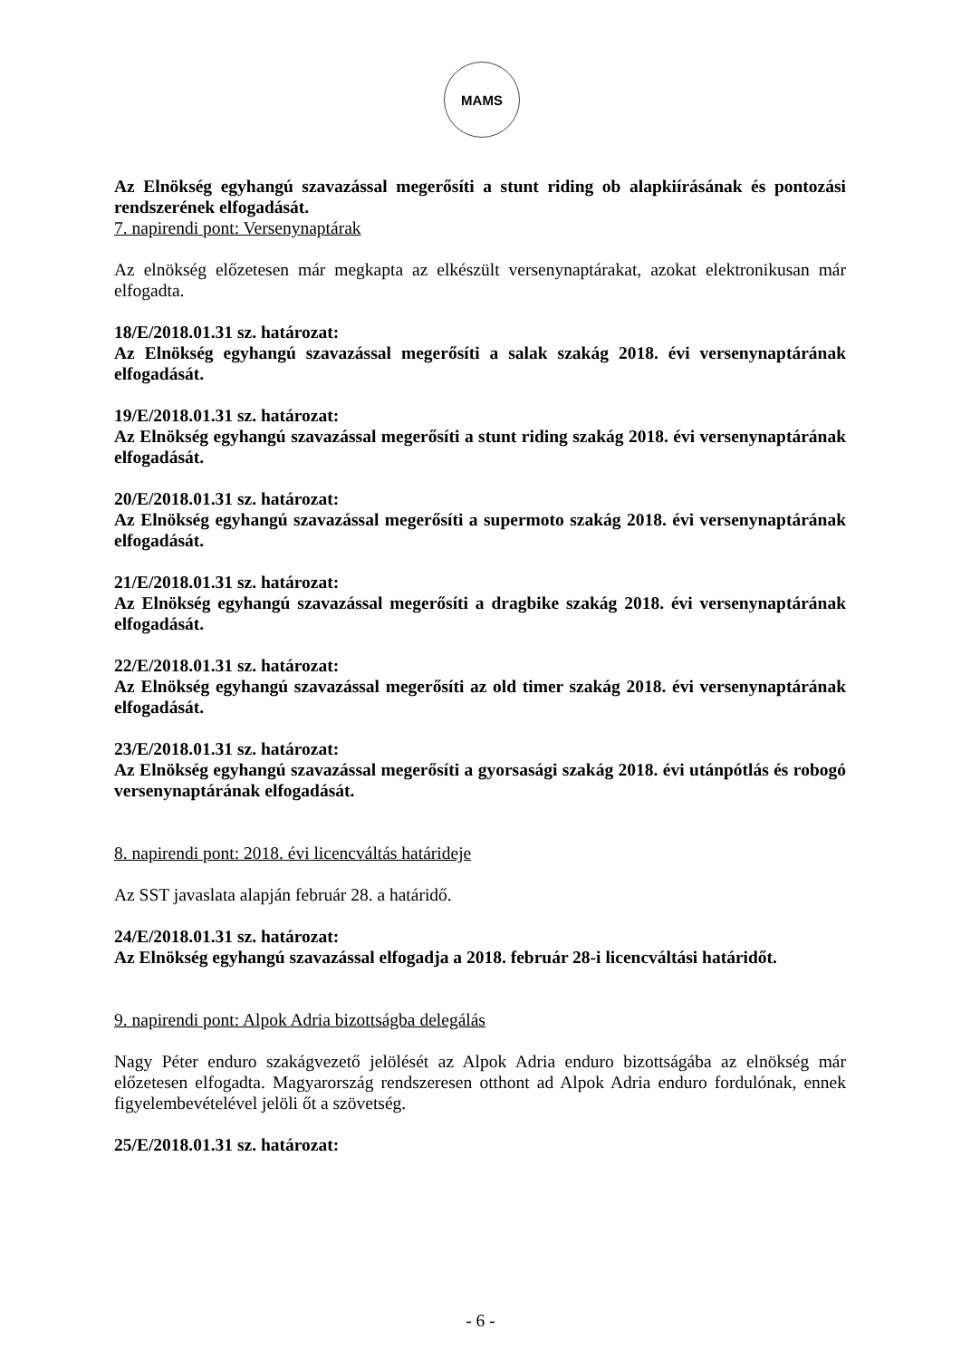MAMS
Az Elnökség egyhangú szavazással megerősíti a stunt riding ob alapkiírásának és pontozási rendszerének elfogadását.
7. napirendi pont: Versenynaptárak
Az elnökség előzetesen már megkapta az elkészült versenynaptárakat, azokat elektronikusan már elfogadta.
18/E/2018.01.31 sz. határozat:
Az Elnökség egyhangú szavazással megerősíti a salak szakág 2018. évi versenynaptárának elfogadását.
19/E/2018.01.31 sz. határozat:
Az Elnökség egyhangú szavazással megerősíti a stunt riding szakág 2018. évi versenynaptárának elfogadását.
20/E/2018.01.31 sz. határozat:
Az Elnökség egyhangú szavazással megerősíti a supermoto szakág 2018. évi versenynaptárának elfogadását.
21/E/2018.01.31 sz. határozat:
Az Elnökség egyhangú szavazással megerősíti a dragbike szakág 2018. évi versenynaptárának elfogadását.
22/E/2018.01.31 sz. határozat:
Az Elnökség egyhangú szavazással megerősíti az old timer szakág 2018. évi versenynaptárának elfogadását.
23/E/2018.01.31 sz. határozat:
Az Elnökség egyhangú szavazással megerősíti a gyorsasági szakág 2018. évi utánpótlás és robogó versenynaptárának elfogadását.
8. napirendi pont: 2018. évi licencváltás határideje
Az SST javaslata alapján február 28. a határidő.
24/E/2018.01.31 sz. határozat:
Az Elnökség egyhangú szavazással elfogadja a 2018. február 28-i licencváltási határidőt.
9. napirendi pont: Alpok Adria bizottságba delegálás
Nagy Péter enduro szakágvezető jelölését az Alpok Adria enduro bizottságába az elnökség már előzetesen elfogadta. Magyarország rendszeresen otthont ad Alpok Adria enduro fordulónak, ennek figyelembevételével jelöli őt a szövetség.
25/E/2018.01.31 sz. határozat:
- 6 -